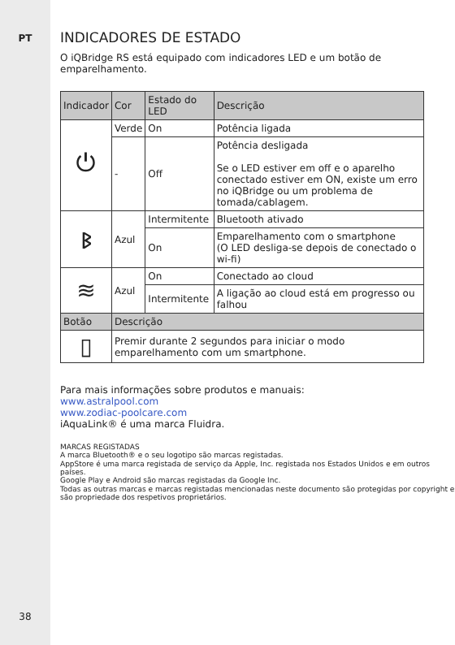PT
38
INDICADORES DE ESTADO
O iQBridge RS está equipado com indicadores LED e um botão de emparelhamento.
| Indicador | Cor | Estado do LED | Descrição |
| --- | --- | --- | --- |
| ⏻ | Verde | On | Potência ligada |
| | - | Off | Potência desligada Se o LED estiver em off e o aparelho conectado estiver em ON, existe um erro no iQBridge ou um problema de tomada/cablagem. |
| ᛒ | Azul | Intermitente | Bluetooth ativado |
| | | On | Emparelhamento com o smartphone (O LED desliga-se depois de conectado o wi-fi) |
| ≋ | Azul | On | Conectado ao cloud |
| | | Intermitente | A ligação ao cloud está em progresso ou falhou |
| Botão | Descrição | | |
| ▯ | Premir durante 2 segundos para iniciar o modo emparelhamento com um smartphone. | | |
Para mais informações sobre produtos e manuais:
www.astralpool.com
www.zodiac-poolcare.com
iAquaLink® é uma marca Fluidra.
MARCAS REGISTADAS
A marca Bluetooth® e o seu logotipo são marcas registadas.
AppStore é uma marca registada de serviço da Apple, Inc. registada nos Estados Unidos e em outros países.
Google Play e Android são marcas registadas da Google Inc.
Todas as outras marcas e marcas registadas mencionadas neste documento são protegidas por copyright e são propriedade dos respetivos proprietários.